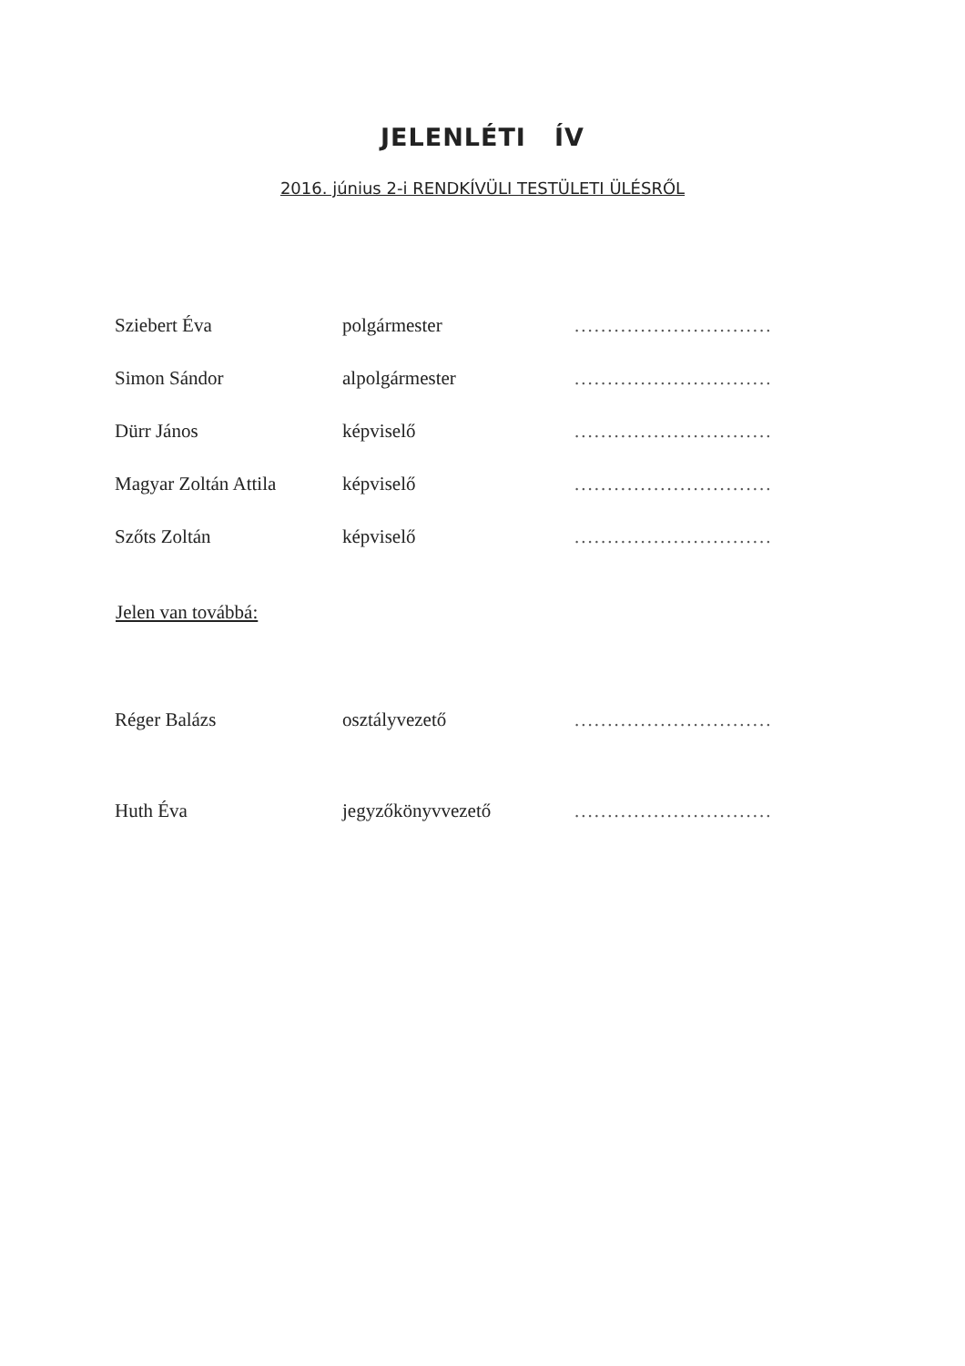JELENLÉTI ÍV
2016. június 2-i RENDKÍVÜLI TESTÜLETI ÜLÉSRŐL
| Sziebert Éva | polgármester | .............................. |
| Simon Sándor | alpolgármester | .............................. |
| Dürr János | képviselő | .............................. |
| Magyar Zoltán Attila | képviselő | .............................. |
| Szőts Zoltán | képviselő | .............................. |
Jelen van továbbá:
| Réger Balázs | osztályvezető | .............................. |
| Huth Éva | jegyzőkönyvvezető | .............................. |